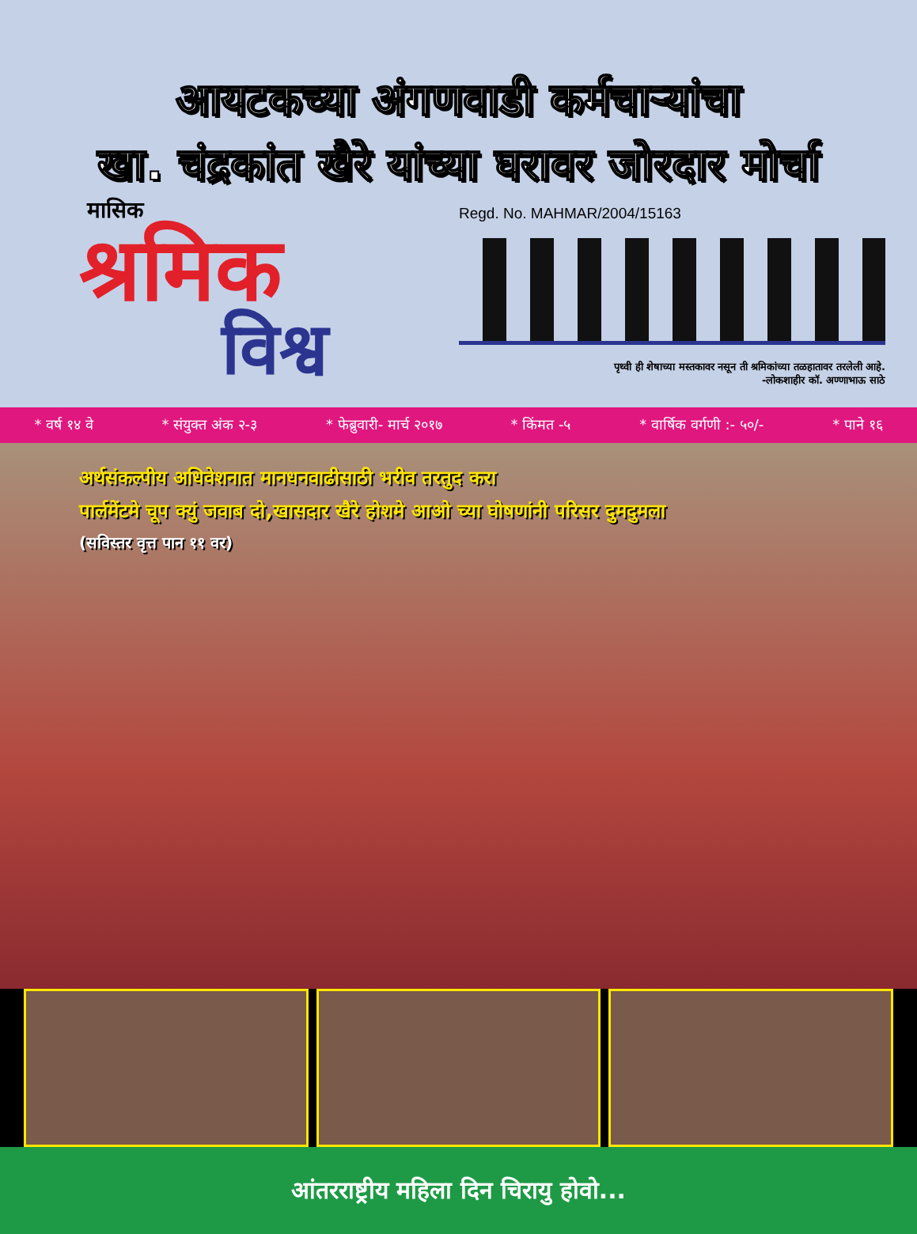आयटकच्या अंगणवाडी कर्मचाऱ्यांचा
खा. चंद्रकांत खैरे यांच्या घरावर जोरदार मोर्चा
मासिक
श्रमिक
विश्व
Regd. No. MAHMAR/2004/15163
पृथ्वी ही शेषाच्या मस्तकावर नसून ती श्रमिकांच्या तळहातावर तरलेली आहे.
-लोकशाहीर कॉ. अण्णाभाऊ साठे
* वर्ष १४ वे * संयुक्त अंक २-३ * फेब्रुवारी- मार्च २०१७ * किंमत -५ * वार्षिक वर्गणी :- ५०/- * पाने १६
अर्थसंकल्पीय अधिवेशनात मानधनवाढीसाठी भरीव तरतुद करा
पार्लमेंटमे चूप क्युं जवाब दो,खासदार खैरे होशमे आओ च्या घोषणांनी परिसर दुमदुमला
(सविस्तर वृत्त पान ११ वर)
आंतरराष्ट्रीय महिला दिन चिरायु होवो...